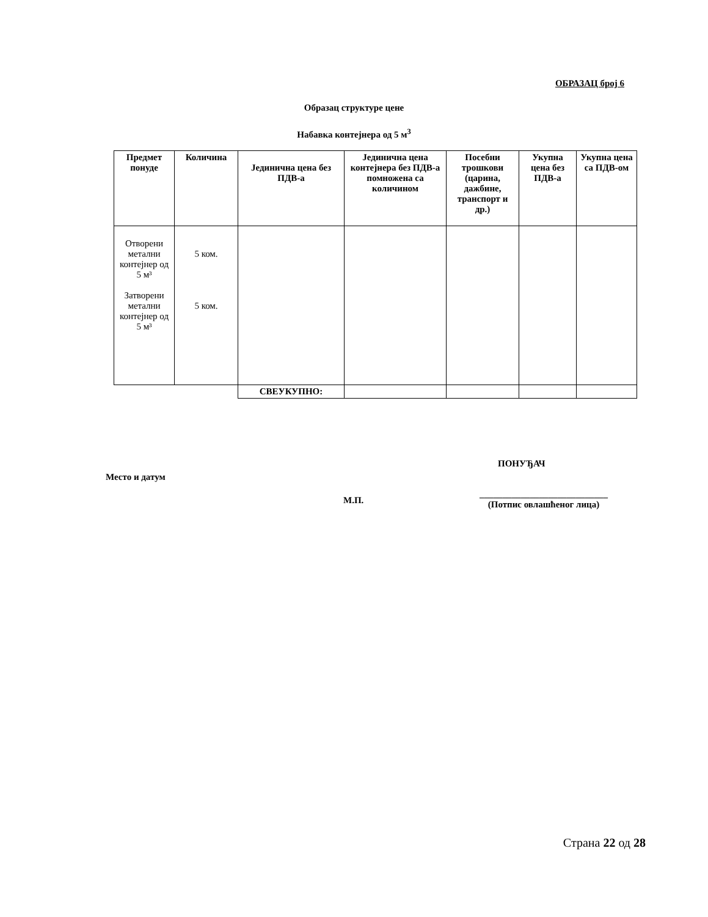ОБРАЗАЦ број 6
Образац структуре цене
Набавка контејнера од 5 м<sup>3</sup>
| Предмет понуде | Количина | Јединична цена без ПДВ-а | Јединична цена контејнера без ПДВ-а помножена са количином | Посебни трошкови (царина, дажбине, транспорт и др.) | Укупна цена без ПДВ-а | Укупна цена са ПДВ-ом |
| --- | --- | --- | --- | --- | --- | --- |
| Отворени метални контејнер од 5 м³ Затворени метални контејнер од 5 м³ | 5 ком. 5 ком. | | | | | |
| | | СВЕУКУПНО: | | | | |
ПОНУЂАЧ
Место и датум
М.П.
____________________________
(Потпис овлашћеног лица)
Страна 22 од 28